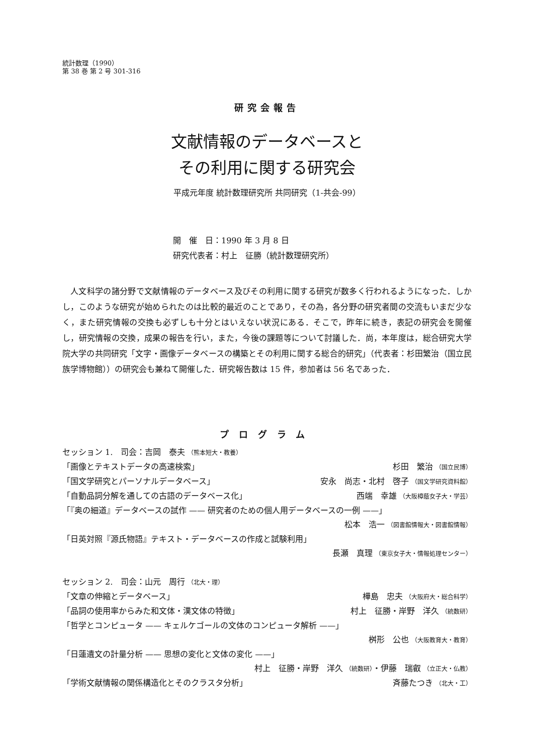統計数理（1990）
第 38 巻 第 2 号 301-316
研究会報告
文献情報のデータベースと
その利用に関する研究会
平成元年度 統計数理研究所 共同研究（1-共会-99）
開　催　日：1990 年 3 月 8 日
研究代表者：村上　征勝（統計数理研究所）
人文科学の諸分野で文献情報のデータベース及びその利用に関する研究が数多く行われるようになった．しかし，このような研究が始められたのは比較的最近のことであり，その為，各分野の研究者間の交流もいまだ少なく，また研究情報の交換も必ずしも十分とはいえない状況にある．そこで，昨年に続き，表記の研究会を開催し，研究情報の交換，成果の報告を行い，また，今後の課題等について討議した．尚，本年度は，総合研究大学院大学の共同研究「文字・画像データベースの構築とその利用に関する総合的研究」（代表者：杉田繁治（国立民族学博物館））の研究会も兼ねて開催した．研究報告数は 15 件，参加者は 56 名であった．
プログラム
セッション 1.　司会：吉岡　泰夫 （熊本短大・教養）
「画像とテキストデータの高速検索」 杉田　繁治 （国立民博）
「国文学研究とパーソナルデータベース」 安永　尚志・北村　啓子 （国文学研究資料館）
「自動品詞分解を通しての古語のデータベース化」 西端　幸雄 （大阪樟蔭女子大・学芸）
「『奥の細道』データベースの試作 —— 研究者のための個人用データベースの一例 ——」
松本　浩一 （図書館情報大・図書館情報）
「日英対照『源氏物語』テキスト・データベースの作成と試験利用」
長瀬　真理 （東京女子大・情報処理センター）
セッション 2.　司会：山元　周行 （北大・理）
「文章の伸縮とデータベース」 樺島　忠夫 （大阪府大・総合科学）
「品詞の使用率からみた和文体・漢文体の特徴」 村上　征勝・岸野　洋久 （統数研）
「哲学とコンピュータ —— キェルケゴールの文体のコンピュータ解析 ——」
桝形　公也 （大阪教育大・教育）
「日蓮遺文の計量分析 —— 思想の変化と文体の変化 ——」
村上　征勝・岸野　洋久 （統数研）・伊藤　瑞叡 （立正大・仏教）
「学術文献情報の関係構造化とそのクラスタ分析」 斉藤たつき （北大・工）